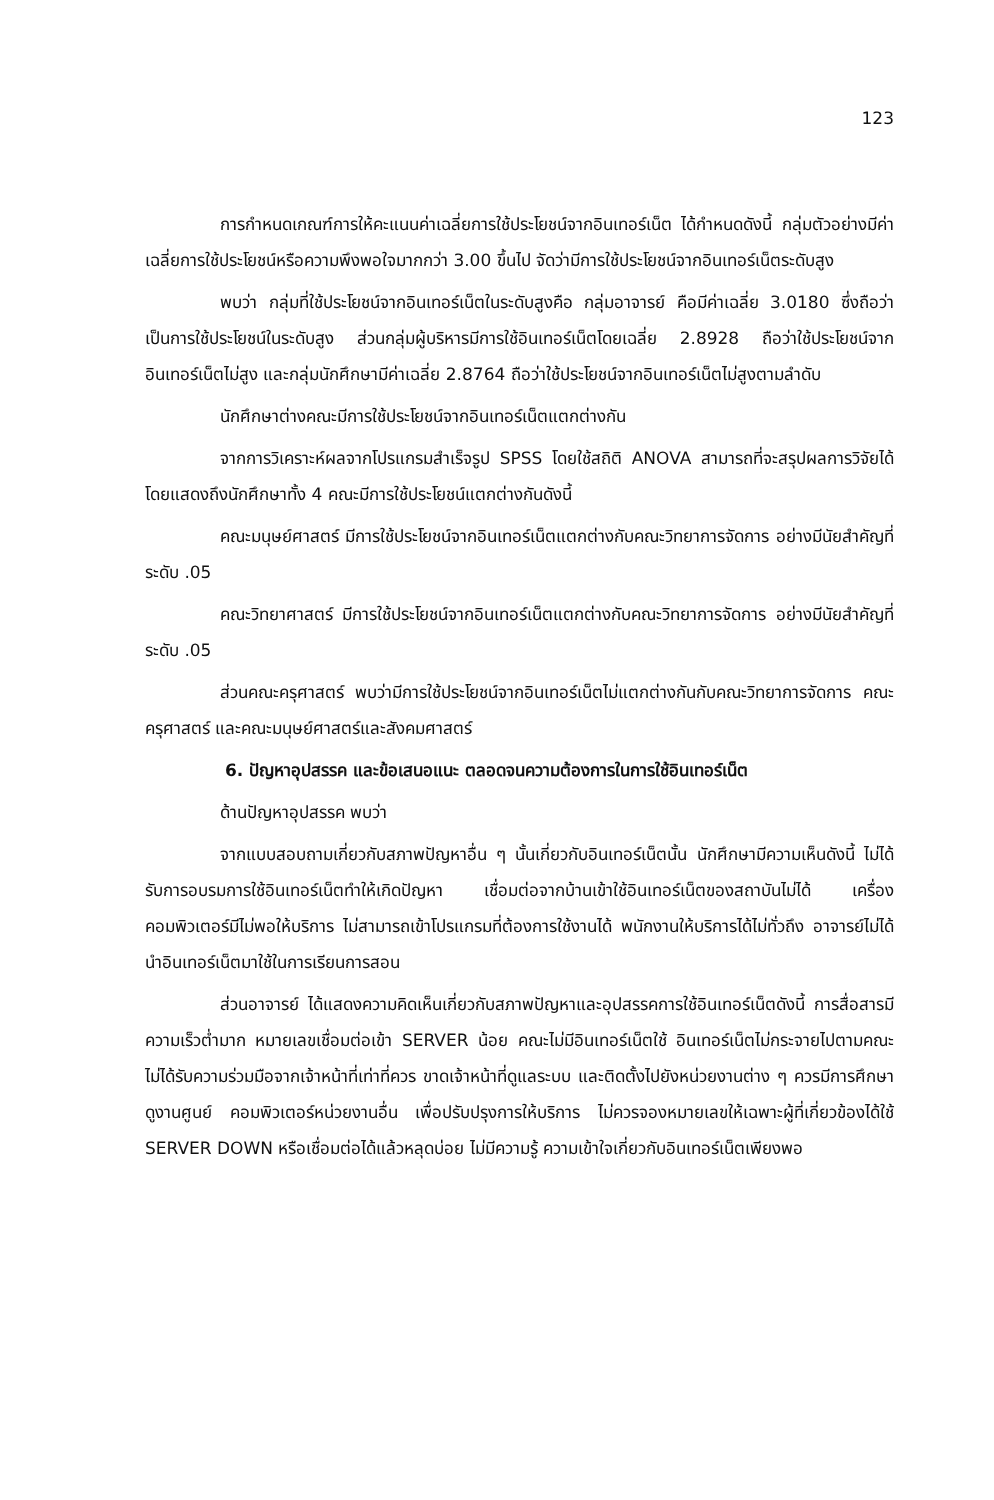123
การกำหนดเกณฑ์การให้คะแนนค่าเฉลี่ยการใช้ประโยชน์จากอินเทอร์เน็ต ได้กำหนดดังนี้ กลุ่มตัวอย่างมีค่าเฉลี่ยการใช้ประโยชน์หรือความพึงพอใจมากกว่า 3.00 ขึ้นไป จัดว่ามีการใช้ประโยชน์จากอินเทอร์เน็ตระดับสูง
พบว่า กลุ่มที่ใช้ประโยชน์จากอินเทอร์เน็ตในระดับสูงคือ กลุ่มอาจารย์ คือมีค่าเฉลี่ย 3.0180 ซึ่งถือว่าเป็นการใช้ประโยชน์ในระดับสูง ส่วนกลุ่มผู้บริหารมีการใช้อินเทอร์เน็ตโดยเฉลี่ย 2.8928 ถือว่าใช้ประโยชน์จากอินเทอร์เน็ตไม่สูง และกลุ่มนักศึกษามีค่าเฉลี่ย 2.8764 ถือว่าใช้ประโยชน์จากอินเทอร์เน็ตไม่สูงตามลำดับ
นักศึกษาต่างคณะมีการใช้ประโยชน์จากอินเทอร์เน็ตแตกต่างกัน
จากการวิเคราะห์ผลจากโปรแกรมสำเร็จรูป SPSS โดยใช้สถิติ ANOVA สามารถที่จะสรุปผลการวิจัยได้ โดยแสดงถึงนักศึกษาทั้ง 4 คณะมีการใช้ประโยชน์แตกต่างกันดังนี้
คณะมนุษย์ศาสตร์ มีการใช้ประโยชน์จากอินเทอร์เน็ตแตกต่างกับคณะวิทยาการจัดการ อย่างมีนัยสำคัญที่ระดับ .05
คณะวิทยาศาสตร์ มีการใช้ประโยชน์จากอินเทอร์เน็ตแตกต่างกับคณะวิทยาการจัดการ อย่างมีนัยสำคัญที่ระดับ .05
ส่วนคณะครุศาสตร์ พบว่ามีการใช้ประโยชน์จากอินเทอร์เน็ตไม่แตกต่างกันกับคณะวิทยาการจัดการ คณะครุศาสตร์ และคณะมนุษย์ศาสตร์และสังคมศาสตร์
6. ปัญหาอุปสรรค และข้อเสนอแนะ ตลอดจนความต้องการในการใช้อินเทอร์เน็ต
ด้านปัญหาอุปสรรค พบว่า
จากแบบสอบถามเกี่ยวกับสภาพปัญหาอื่น ๆ นั้นเกี่ยวกับอินเทอร์เน็ตนั้น นักศึกษามีความเห็นดังนี้ ไม่ได้รับการอบรมการใช้อินเทอร์เน็ตทำให้เกิดปัญหา เชื่อมต่อจากบ้านเข้าใช้อินเทอร์เน็ตของสถาบันไม่ได้ เครื่องคอมพิวเตอร์มีไม่พอให้บริการ ไม่สามารถเข้าโปรแกรมที่ต้องการใช้งานได้ พนักงานให้บริการได้ไม่ทั่วถึง อาจารย์ไม่ได้นำอินเทอร์เน็ตมาใช้ในการเรียนการสอน
ส่วนอาจารย์ ได้แสดงความคิดเห็นเกี่ยวกับสภาพปัญหาและอุปสรรคการใช้อินเทอร์เน็ตดังนี้ การสื่อสารมีความเร็วต่ำมาก หมายเลขเชื่อมต่อเข้า SERVER น้อย คณะไม่มีอินเทอร์เน็ตใช้ อินเทอร์เน็ตไม่กระจายไปตามคณะ ไม่ได้รับความร่วมมือจากเจ้าหน้าที่เท่าที่ควร ขาดเจ้าหน้าที่ดูแลระบบ และติดตั้งไปยังหน่วยงานต่าง ๆ ควรมีการศึกษาดูงานศูนย์ คอมพิวเตอร์หน่วยงานอื่น เพื่อปรับปรุงการให้บริการ ไม่ควรจองหมายเลขให้เฉพาะผู้ที่เกี่ยวข้องได้ใช้ SERVER DOWN หรือเชื่อมต่อได้แล้วหลุดบ่อย ไม่มีความรู้ ความเข้าใจเกี่ยวกับอินเทอร์เน็ตเพียงพอ